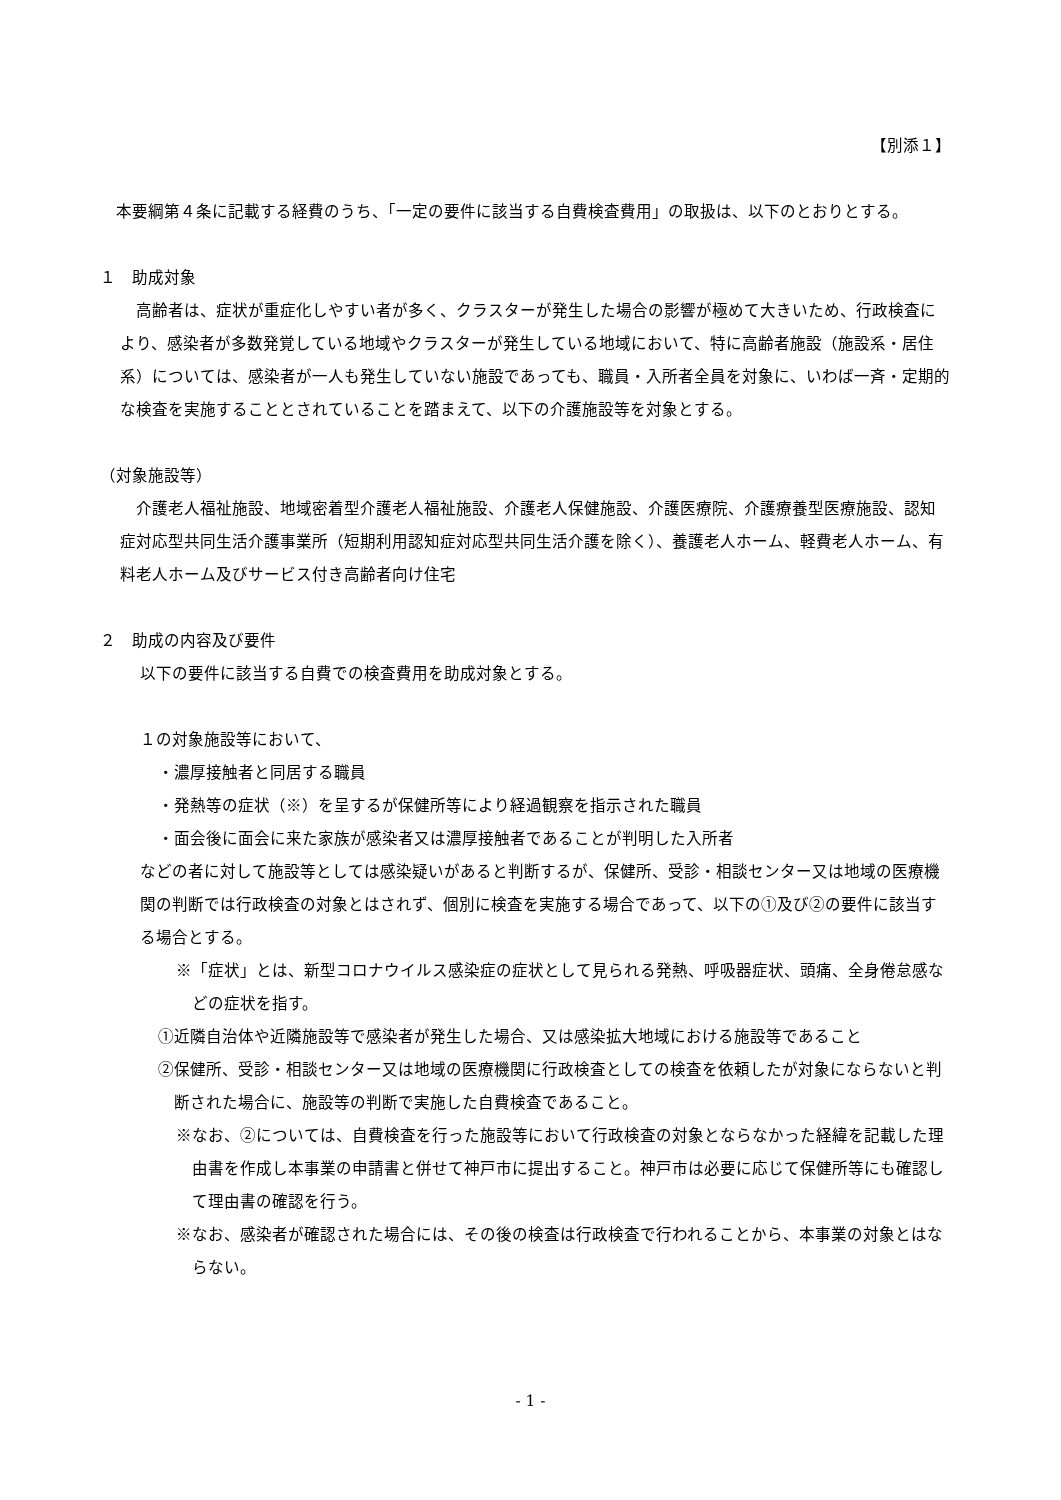【別添１】
本要綱第４条に記載する経費のうち、「一定の要件に該当する自費検査費用」の取扱は、以下のとおりとする。
１　助成対象
高齢者は、症状が重症化しやすい者が多く、クラスターが発生した場合の影響が極めて大きいため、行政検査により、感染者が多数発覚している地域やクラスターが発生している地域において、特に高齢者施設（施設系・居住系）については、感染者が一人も発生していない施設であっても、職員・入所者全員を対象に、いわば一斉・定期的な検査を実施することとされていることを踏まえて、以下の介護施設等を対象とする。
（対象施設等）
介護老人福祉施設、地域密着型介護老人福祉施設、介護老人保健施設、介護医療院、介護療養型医療施設、認知症対応型共同生活介護事業所（短期利用認知症対応型共同生活介護を除く）、養護老人ホーム、軽費老人ホーム、有料老人ホーム及びサービス付き高齢者向け住宅
２　助成の内容及び要件
以下の要件に該当する自費での検査費用を助成対象とする。
１の対象施設等において、
・濃厚接触者と同居する職員
・発熱等の症状（※）を呈するが保健所等により経過観察を指示された職員
・面会後に面会に来た家族が感染者又は濃厚接触者であることが判明した入所者
などの者に対して施設等としては感染疑いがあると判断するが、保健所、受診・相談センター又は地域の医療機関の判断では行政検査の対象とはされず、個別に検査を実施する場合であって、以下の①及び②の要件に該当する場合とする。
※「症状」とは、新型コロナウイルス感染症の症状として見られる発熱、呼吸器症状、頭痛、全身倦怠感などの症状を指す。
①近隣自治体や近隣施設等で感染者が発生した場合、又は感染拡大地域における施設等であること
②保健所、受診・相談センター又は地域の医療機関に行政検査としての検査を依頼したが対象にならないと判断された場合に、施設等の判断で実施した自費検査であること。
※なお、②については、自費検査を行った施設等において行政検査の対象とならなかった経緯を記載した理由書を作成し本事業の申請書と併せて神戸市に提出すること。神戸市は必要に応じて保健所等にも確認して理由書の確認を行う。
※なお、感染者が確認された場合には、その後の検査は行政検査で行われることから、本事業の対象とはならない。
- 1 -